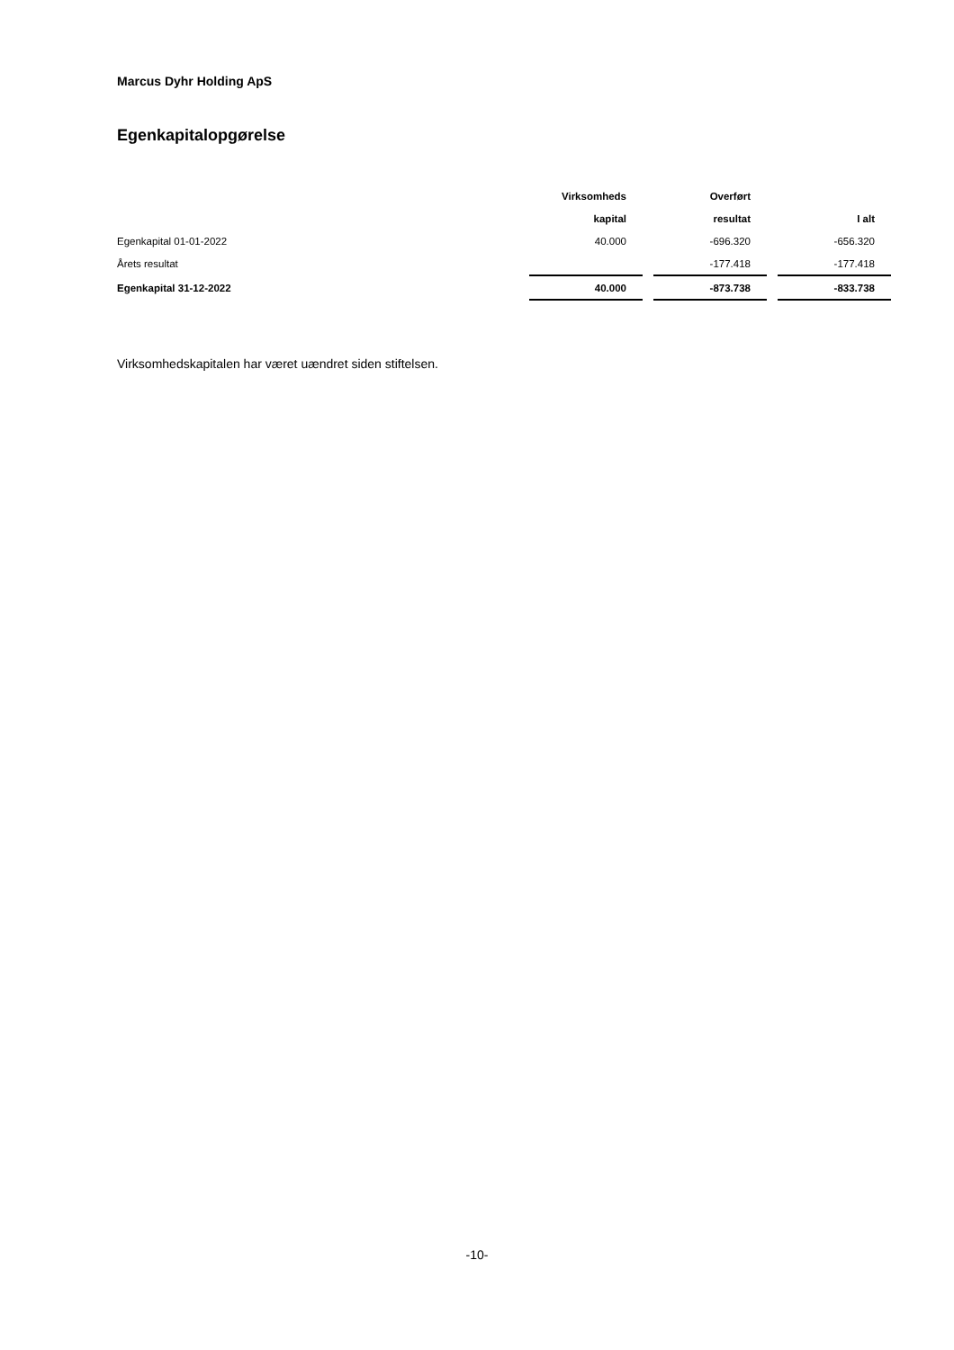Marcus Dyhr Holding ApS
Egenkapitalopgørelse
| | Virksomheds | | Overført | | |
| | kapital | | resultat | | I alt |
| Egenkapital 01-01-2022 | 40.000 | | -696.320 | | -656.320 |
| Årets resultat | | | -177.418 | | -177.418 |
| Egenkapital 31-12-2022 | 40.000 | | -873.738 | | -833.738 |
Virksomhedskapitalen har været uændret siden stiftelsen.
-10-